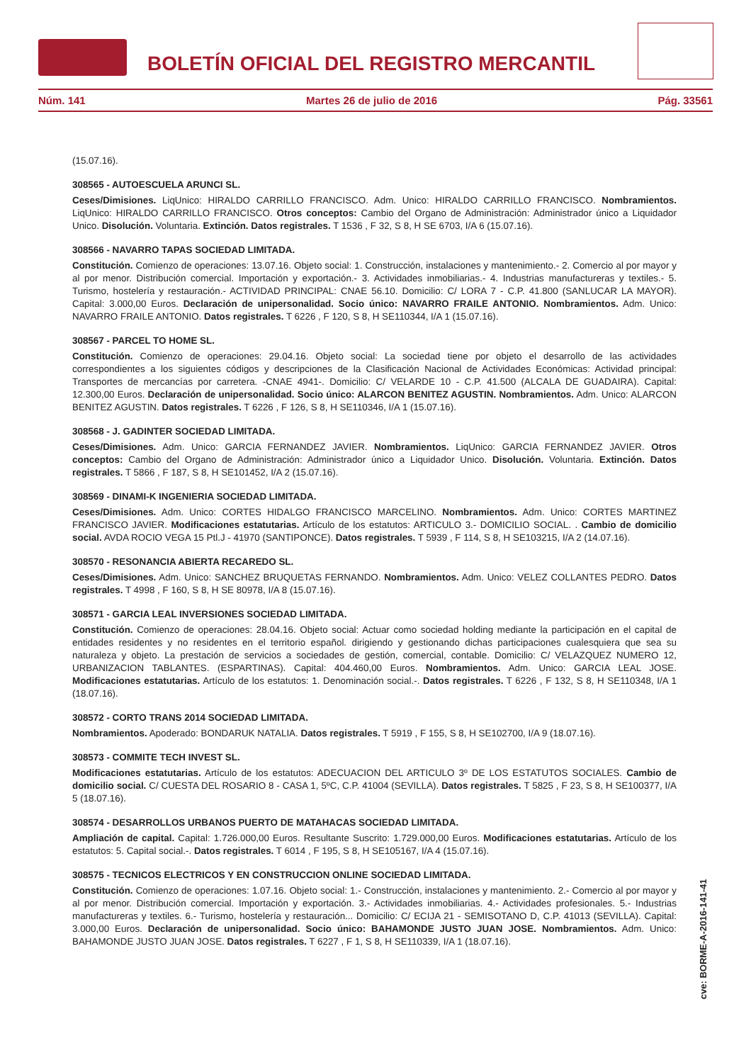BOLETÍN OFICIAL DEL REGISTRO MERCANTIL
Núm. 141 Martes 26 de julio de 2016 Pág. 33561
(15.07.16).
308565 - AUTOESCUELA ARUNCI SL.
Ceses/Dimisiones. LiqUnico: HIRALDO CARRILLO FRANCISCO. Adm. Unico: HIRALDO CARRILLO FRANCISCO. Nombramientos. LiqUnico: HIRALDO CARRILLO FRANCISCO. Otros conceptos: Cambio del Organo de Administración: Administrador único a Liquidador Unico. Disolución. Voluntaria. Extinción. Datos registrales. T 1536 , F 32, S 8, H SE 6703, I/A 6 (15.07.16).
308566 - NAVARRO TAPAS SOCIEDAD LIMITADA.
Constitución. Comienzo de operaciones: 13.07.16. Objeto social: 1. Construcción, instalaciones y mantenimiento.- 2. Comercio al por mayor y al por menor. Distribución comercial. Importación y exportación.- 3. Actividades inmobiliarias.- 4. Industrias manufactureras y textiles.- 5. Turismo, hostelería y restauración.- ACTIVIDAD PRINCIPAL: CNAE 56.10. Domicilio: C/ LORA 7 - C.P. 41.800 (SANLUCAR LA MAYOR). Capital: 3.000,00 Euros. Declaración de unipersonalidad. Socio único: NAVARRO FRAILE ANTONIO. Nombramientos. Adm. Unico: NAVARRO FRAILE ANTONIO. Datos registrales. T 6226 , F 120, S 8, H SE110344, I/A 1 (15.07.16).
308567 - PARCEL TO HOME SL.
Constitución. Comienzo de operaciones: 29.04.16. Objeto social: La sociedad tiene por objeto el desarrollo de las actividades correspondientes a los siguientes códigos y descripciones de la Clasificación Nacional de Actividades Económicas: Actividad principal: Transportes de mercancías por carretera. -CNAE 4941-. Domicilio: C/ VELARDE 10 - C.P. 41.500 (ALCALA DE GUADAIRA). Capital: 12.300,00 Euros. Declaración de unipersonalidad. Socio único: ALARCON BENITEZ AGUSTIN. Nombramientos. Adm. Unico: ALARCON BENITEZ AGUSTIN. Datos registrales. T 6226 , F 126, S 8, H SE110346, I/A 1 (15.07.16).
308568 - J. GADINTER SOCIEDAD LIMITADA.
Ceses/Dimisiones. Adm. Unico: GARCIA FERNANDEZ JAVIER. Nombramientos. LiqUnico: GARCIA FERNANDEZ JAVIER. Otros conceptos: Cambio del Organo de Administración: Administrador único a Liquidador Unico. Disolución. Voluntaria. Extinción. Datos registrales. T 5866 , F 187, S 8, H SE101452, I/A 2 (15.07.16).
308569 - DINAMI-K INGENIERIA SOCIEDAD LIMITADA.
Ceses/Dimisiones. Adm. Unico: CORTES HIDALGO FRANCISCO MARCELINO. Nombramientos. Adm. Unico: CORTES MARTINEZ FRANCISCO JAVIER. Modificaciones estatutarias. Artículo de los estatutos: ARTICULO 3.- DOMICILIO SOCIAL. . Cambio de domicilio social. AVDA ROCIO VEGA 15 Ptl.J - 41970 (SANTIPONCE). Datos registrales. T 5939 , F 114, S 8, H SE103215, I/A 2 (14.07.16).
308570 - RESONANCIA ABIERTA RECAREDO SL.
Ceses/Dimisiones. Adm. Unico: SANCHEZ BRUQUETAS FERNANDO. Nombramientos. Adm. Unico: VELEZ COLLANTES PEDRO. Datos registrales. T 4998 , F 160, S 8, H SE 80978, I/A 8 (15.07.16).
308571 - GARCIA LEAL INVERSIONES SOCIEDAD LIMITADA.
Constitución. Comienzo de operaciones: 28.04.16. Objeto social: Actuar como sociedad holding mediante la participación en el capital de entidades residentes y no residentes en el territorio español. dirigiendo y gestionando dichas participaciones cualesquiera que sea su naturaleza y objeto. La prestación de servicios a sociedades de gestión, comercial, contable. Domicilio: C/ VELAZQUEZ NUMERO 12, URBANIZACION TABLANTES. (ESPARTINAS). Capital: 404.460,00 Euros. Nombramientos. Adm. Unico: GARCIA LEAL JOSE. Modificaciones estatutarias. Artículo de los estatutos: 1. Denominación social.-. Datos registrales. T 6226 , F 132, S 8, H SE110348, I/A 1 (18.07.16).
308572 - CORTO TRANS 2014 SOCIEDAD LIMITADA.
Nombramientos. Apoderado: BONDARUK NATALIA. Datos registrales. T 5919 , F 155, S 8, H SE102700, I/A 9 (18.07.16).
308573 - COMMITE TECH INVEST SL.
Modificaciones estatutarias. Artículo de los estatutos: ADECUACION DEL ARTICULO 3º DE LOS ESTATUTOS SOCIALES. Cambio de domicilio social. C/ CUESTA DEL ROSARIO 8 - CASA 1, 5ºC, C.P. 41004 (SEVILLA). Datos registrales. T 5825 , F 23, S 8, H SE100377, I/A 5 (18.07.16).
308574 - DESARROLLOS URBANOS PUERTO DE MATAHACAS SOCIEDAD LIMITADA.
Ampliación de capital. Capital: 1.726.000,00 Euros. Resultante Suscrito: 1.729.000,00 Euros. Modificaciones estatutarias. Artículo de los estatutos: 5. Capital social.-. Datos registrales. T 6014 , F 195, S 8, H SE105167, I/A 4 (15.07.16).
308575 - TECNICOS ELECTRICOS Y EN CONSTRUCCION ONLINE SOCIEDAD LIMITADA.
Constitución. Comienzo de operaciones: 1.07.16. Objeto social: 1.- Construcción, instalaciones y mantenimiento. 2.- Comercio al por mayor y al por menor. Distribución comercial. Importación y exportación. 3.- Actividades inmobiliarias. 4.- Actividades profesionales. 5.- Industrias manufactureras y textiles. 6.- Turismo, hostelería y restauración... Domicilio: C/ ECIJA 21 - SEMISOTANO D, C.P. 41013 (SEVILLA). Capital: 3.000,00 Euros. Declaración de unipersonalidad. Socio único: BAHAMONDE JUSTO JUAN JOSE. Nombramientos. Adm. Unico: BAHAMONDE JUSTO JUAN JOSE. Datos registrales. T 6227 , F 1, S 8, H SE110339, I/A 1 (18.07.16).
cve: BORME-A-2016-141-41